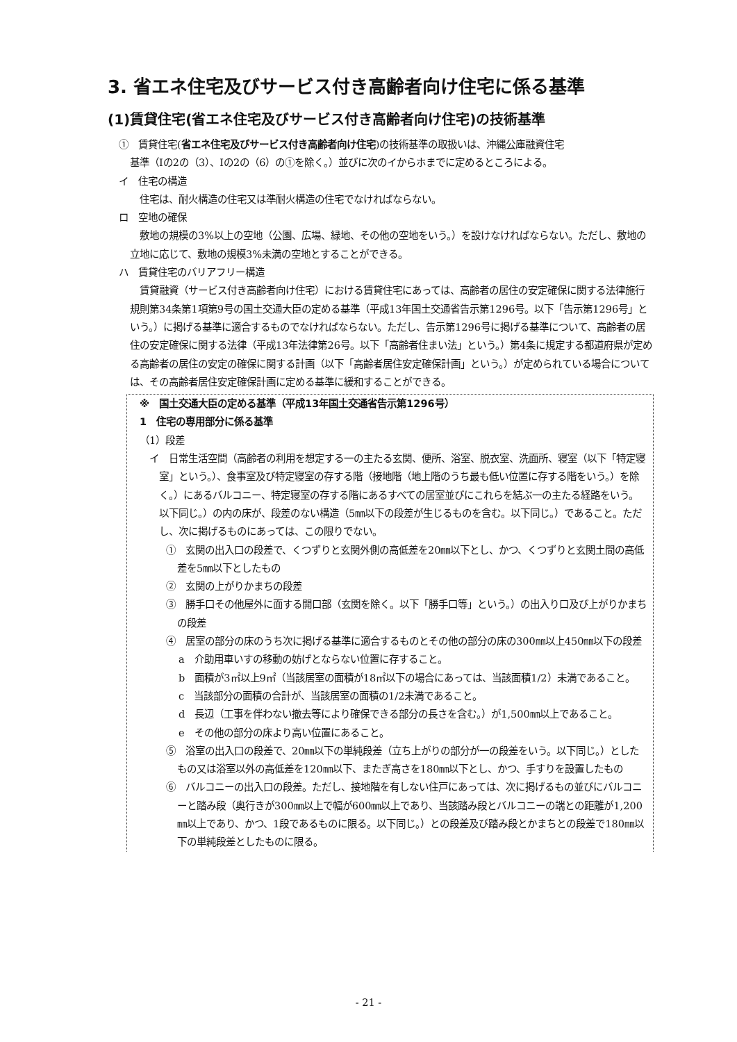3. 省エネ住宅及びサービス付き高齢者向け住宅に係る基準
(1)賃貸住宅(省エネ住宅及びサービス付き高齢者向け住宅)の技術基準
①　賃貸住宅(省エネ住宅及びサービス付き高齢者向け住宅)の技術基準の取扱いは、沖縄公庫融資住宅
基準（Ⅰの2の（3）、Ⅰの2の（6）の①を除く。）並びに次のイからホまでに定めるところによる。
イ　住宅の構造
　住宅は、耐火構造の住宅又は準耐火構造の住宅でなければならない。
ロ　空地の確保
　敷地の規模の3%以上の空地（公園、広場、緑地、その他の空地をいう。）を設けなければならない。ただし、敷地の立地に応じて、敷地の規模3%未満の空地とすることができる。
ハ　賃貸住宅のバリアフリー構造
　賃貸融資（サービス付き高齢者向け住宅）における賃貸住宅にあっては、高齢者の居住の安定確保に関する法律施行規則第34条第1項第9号の国土交通大臣の定める基準（平成13年国土交通省告示第1296号。以下「告示第1296号」という。）に掲げる基準に適合するものでなければならない。ただし、告示第1296号に掲げる基準について、高齢者の居住の安定確保に関する法律（平成13年法律第26号。以下「高齢者住まい法」という。）第4条に規定する都道府県が定める高齢者の居住の安定の確保に関する計画（以下「高齢者居住安定確保計画」という。）が定められている場合については、その高齢者居住安定確保計画に定める基準に緩和することができる。
※　国土交通大臣の定める基準（平成13年国土交通省告示第1296号）
1　住宅の専用部分に係る基準
（1）段差
イ　日常生活空間（高齢者の利用を想定する一の主たる玄関、便所、浴室、脱衣室、洗面所、寝室（以下「特定寝室」という。）、食事室及び特定寝室の存する階（接地階（地上階のうち最も低い位置に存する階をいう。）を除く。）にあるバルコニー、特定寝室の存する階にあるすべての居室並びにこれらを結ぶ一の主たる経路をいう。以下同じ。）の内の床が、段差のない構造（5㎜以下の段差が生じるものを含む。以下同じ。）であること。ただし、次に掲げるものにあっては、この限りでない。
①　玄関の出入口の段差で、くつずりと玄関外側の高低差を20㎜以下とし、かつ、くつずりと玄関土間の高低差を5㎜以下としたもの
②　玄関の上がりかまちの段差
③　勝手口その他屋外に面する開口部（玄関を除く。以下「勝手口等」という。）の出入り口及び上がりかまちの段差
④　居室の部分の床のうち次に掲げる基準に適合するものとその他の部分の床の300㎜以上450㎜以下の段差
a　介助用車いすの移動の妨げとならない位置に存すること。
b　面積が3㎡以上9㎡（当該居室の面積が18㎡以下の場合にあっては、当該面積1/2）未満であること。
c　当該部分の面積の合計が、当該居室の面積の1/2未満であること。
d　長辺（工事を伴わない撤去等により確保できる部分の長さを含む。）が1,500㎜以上であること。
e　その他の部分の床より高い位置にあること。
⑤　浴室の出入口の段差で、20㎜以下の単純段差（立ち上がりの部分が一の段差をいう。以下同じ。）としたもの又は浴室以外の高低差を120㎜以下、またぎ高さを180㎜以下とし、かつ、手すりを設置したもの
⑥　バルコニーの出入口の段差。ただし、接地階を有しない住戸にあっては、次に掲げるもの並びにバルコニーと踏み段（奥行きが300㎜以上で幅が600㎜以上であり、当該踏み段とバルコニーの端との距離が1,200㎜以上であり、かつ、1段であるものに限る。以下同じ。）との段差及び踏み段とかまちとの段差で180㎜以下の単純段差としたものに限る。
- 21 -